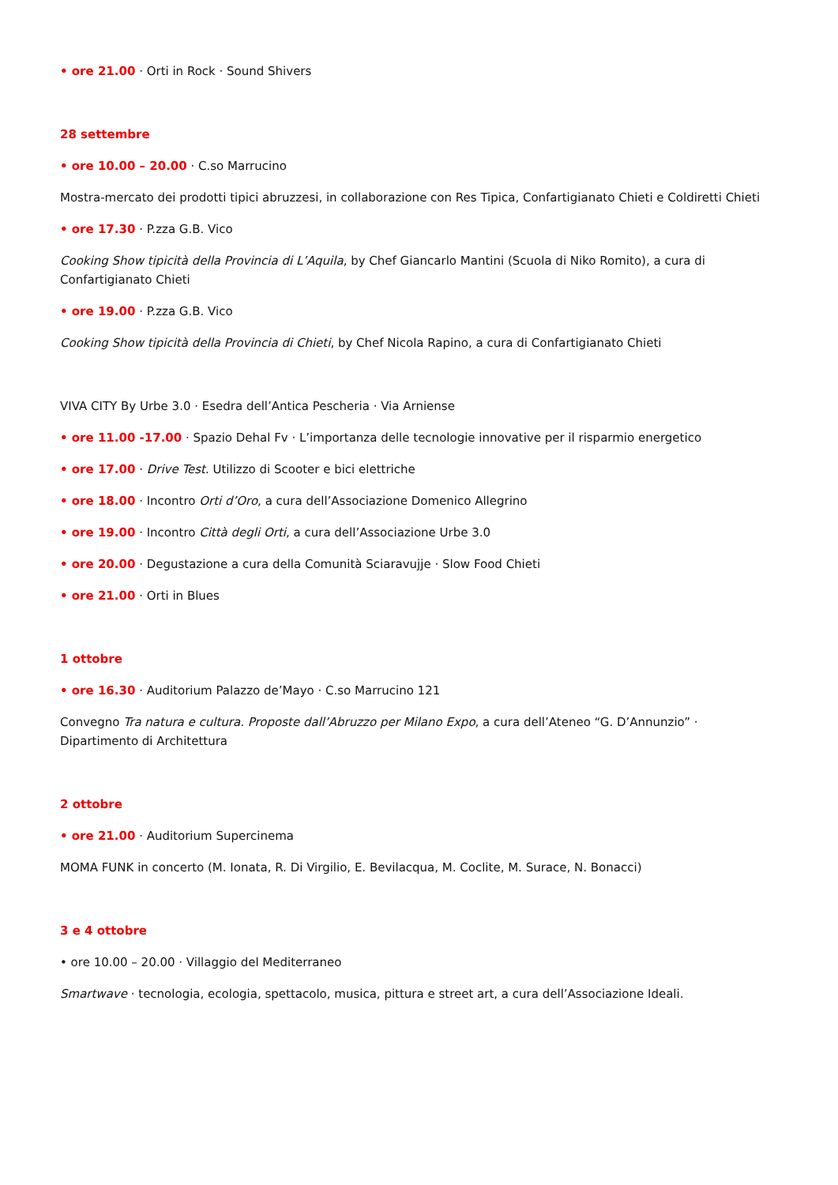• ore 21.00 · Orti in Rock · Sound Shivers
28 settembre
• ore 10.00 – 20.00 · C.so Marrucino
Mostra-mercato dei prodotti tipici abruzzesi, in collaborazione con Res Tipica, Confartigianato Chieti e Coldiretti Chieti
• ore 17.30 · P.zza G.B. Vico
Cooking Show tipicità della Provincia di L’Aquila, by Chef Giancarlo Mantini (Scuola di Niko Romito), a cura di Confartigianato Chieti
• ore 19.00 · P.zza G.B. Vico
Cooking Show tipicità della Provincia di Chieti, by Chef Nicola Rapino, a cura di Confartigianato Chieti
VIVA CITY By Urbe 3.0 · Esedra dell’Antica Pescheria · Via Arniense
• ore 11.00 -17.00 · Spazio Dehal Fv · L’importanza delle tecnologie innovative per il risparmio energetico
• ore 17.00 · Drive Test. Utilizzo di Scooter e bici elettriche
• ore 18.00 · Incontro Orti d’Oro, a cura dell’Associazione Domenico Allegrino
• ore 19.00 · Incontro Città degli Orti, a cura dell’Associazione Urbe 3.0
• ore 20.00 · Degustazione a cura della Comunità Sciaravujje · Slow Food Chieti
• ore 21.00 · Orti in Blues
1 ottobre
• ore 16.30 · Auditorium Palazzo de’Mayo · C.so Marrucino 121
Convegno Tra natura e cultura. Proposte dall’Abruzzo per Milano Expo, a cura dell’Ateneo “G. D’Annunzio” · Dipartimento di Architettura
2 ottobre
• ore 21.00 · Auditorium Supercinema
MOMA FUNK in concerto (M. Ionata, R. Di Virgilio, E. Bevilacqua, M. Coclite, M. Surace, N. Bonacci)
3 e 4 ottobre
• ore 10.00 – 20.00 · Villaggio del Mediterraneo
Smartwave · tecnologia, ecologia, spettacolo, musica, pittura e street art, a cura dell’Associazione Ideali.